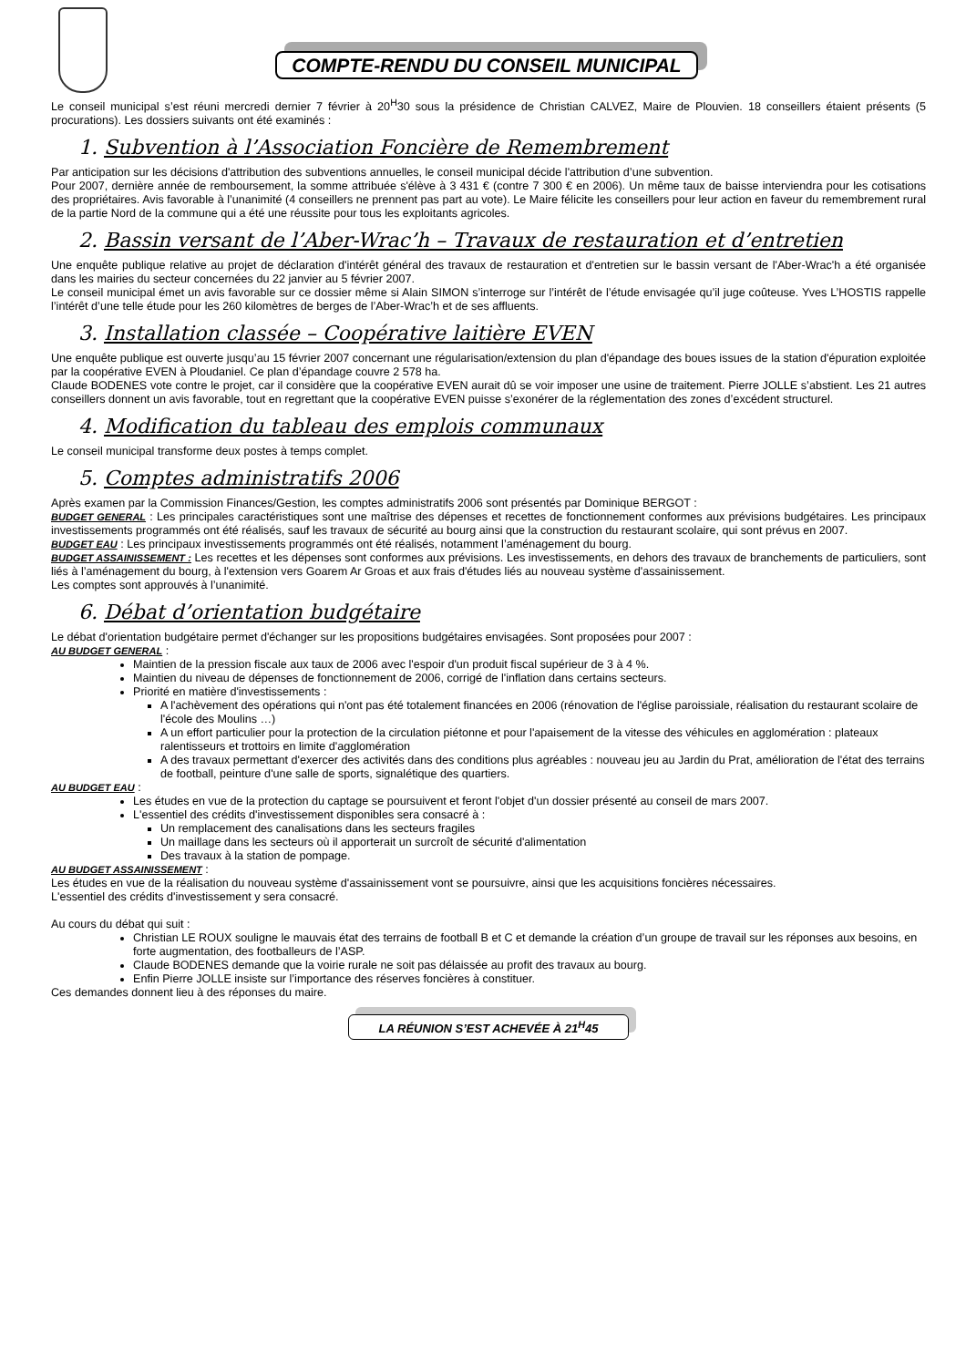COMPTE-RENDU DU CONSEIL MUNICIPAL
Le conseil municipal s’est réuni mercredi dernier 7 février à 20<sup>H</sup>30 sous la présidence de Christian CALVEZ, Maire de Plouvien. 18 conseillers étaient présents (5 procurations). Les dossiers suivants ont été examinés :
1. Subvention à l’Association Foncière de Remembrement
Par anticipation sur les décisions d'attribution des subventions annuelles, le conseil municipal décide l'attribution d’une subvention.
Pour 2007, dernière année de remboursement, la somme attribuée s'élève à 3 431 € (contre 7 300 € en 2006). Un même taux de baisse interviendra pour les cotisations des propriétaires. Avis favorable à l’unanimité (4 conseillers ne prennent pas part au vote). Le Maire félicite les conseillers pour leur action en faveur du remembrement rural de la partie Nord de la commune qui a été une réussite pour tous les exploitants agricoles.
2. Bassin versant de l’Aber-Wrac’h – Travaux de restauration et d’entretien
Une enquête publique relative au projet de déclaration d'intérêt général des travaux de restauration et d'entretien sur le bassin versant de l'Aber-Wrac'h a été organisée dans les mairies du secteur concernées du 22 janvier au 5 février 2007.
Le conseil municipal émet un avis favorable sur ce dossier même si Alain SIMON s’interroge sur l’intérêt de l’étude envisagée qu’il juge coûteuse. Yves L’HOSTIS rappelle l’intérêt d’une telle étude pour les 260 kilomètres de berges de l’Aber-Wrac’h et de ses affluents.
3. Installation classée – Coopérative laitière EVEN
Une enquête publique est ouverte jusqu’au 15 février 2007 concernant une régularisation/extension du plan d'épandage des boues issues de la station d'épuration exploitée par la coopérative EVEN à Ploudaniel. Ce plan d’épandage couvre 2 578 ha.
Claude BODENES vote contre le projet, car il considère que la coopérative EVEN aurait dû se voir imposer une usine de traitement. Pierre JOLLE s’abstient. Les 21 autres conseillers donnent un avis favorable, tout en regrettant que la coopérative EVEN puisse s’exonérer de la réglementation des zones d’excédent structurel.
4. Modification du tableau des emplois communaux
Le conseil municipal transforme deux postes à temps complet.
5. Comptes administratifs 2006
Après examen par la Commission Finances/Gestion, les comptes administratifs 2006 sont présentés par Dominique BERGOT :
BUDGET GENERAL : Les principales caractéristiques sont une maîtrise des dépenses et recettes de fonctionnement conformes aux prévisions budgétaires. Les principaux investissements programmés ont été réalisés, sauf les travaux de sécurité au bourg ainsi que la construction du restaurant scolaire, qui sont prévus en 2007.
BUDGET EAU : Les principaux investissements programmés ont été réalisés, notamment l’aménagement du bourg.
BUDGET ASSAINISSEMENT : Les recettes et les dépenses sont conformes aux prévisions. Les investissements, en dehors des travaux de branchements de particuliers, sont liés à l’aménagement du bourg, à l'extension vers Goarem Ar Groas et aux frais d'études liés au nouveau système d'assainissement.
Les comptes sont approuvés à l’unanimité.
6. Débat d’orientation budgétaire
Le débat d'orientation budgétaire permet d'échanger sur les propositions budgétaires envisagées. Sont proposées pour 2007 :
AU BUDGET GENERAL :
Maintien de la pression fiscale aux taux de 2006 avec l'espoir d'un produit fiscal supérieur de 3 à 4 %.
Maintien du niveau de dépenses de fonctionnement de 2006, corrigé de l'inflation dans certains secteurs.
Priorité en matière d'investissements :
A l'achèvement des opérations qui n'ont pas été totalement financées en 2006 (rénovation de l'église paroissiale, réalisation du restaurant scolaire de l'école des Moulins …)
A un effort particulier pour la protection de la circulation piétonne et pour l'apaisement de la vitesse des véhicules en agglomération : plateaux ralentisseurs et trottoirs en limite d'agglomération
A des travaux permettant d'exercer des activités dans des conditions plus agréables : nouveau jeu au Jardin du Prat, amélioration de l'état des terrains de football, peinture d'une salle de sports, signalétique des quartiers.
AU BUDGET EAU :
Les études en vue de la protection du captage se poursuivent et feront l'objet d'un dossier présenté au conseil de mars 2007.
L'essentiel des crédits d'investissement disponibles sera consacré à :
Un remplacement des canalisations dans les secteurs fragiles
Un maillage dans les secteurs où il apporterait un surcroît de sécurité d'alimentation
Des travaux à la station de pompage.
AU BUDGET ASSAINISSEMENT :
Les études en vue de la réalisation du nouveau système d'assainissement vont se poursuivre, ainsi que les acquisitions foncières nécessaires.
L'essentiel des crédits d'investissement y sera consacré.
Au cours du débat qui suit :
Christian LE ROUX souligne le mauvais état des terrains de football B et C et demande la création d’un groupe de travail sur les réponses aux besoins, en forte augmentation, des footballeurs de l’ASP.
Claude BODENES demande que la voirie rurale ne soit pas délaissée au profit des travaux au bourg.
Enfin Pierre JOLLE insiste sur l’importance des réserves foncières à constituer.
Ces demandes donnent lieu à des réponses du maire.
LA RÉUNION S’EST ACHEVÉE À 21<sup>H</sup>45